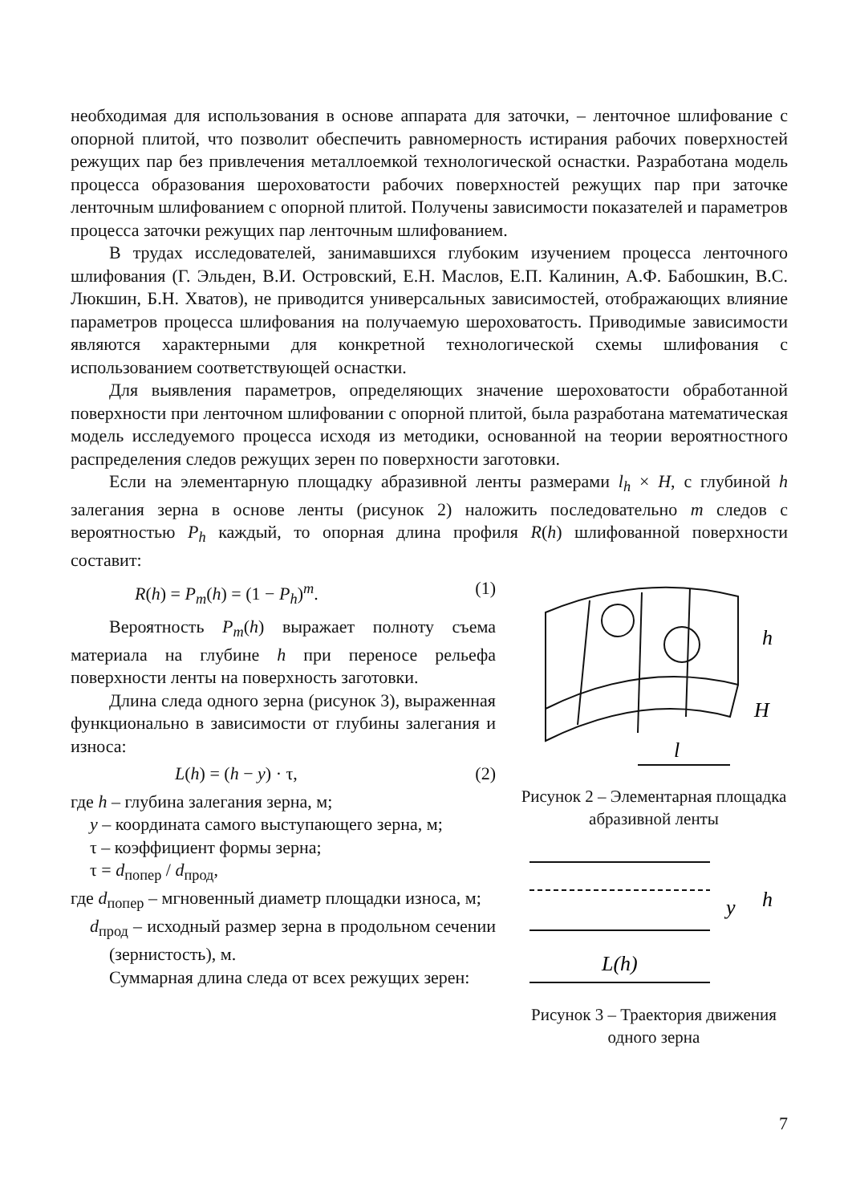необходимая для использования в основе аппарата для заточки, – ленточное шлифование с опорной плитой, что позволит обеспечить равномерность истирания рабочих поверхностей режущих пар без привлечения металлоемкой технологической оснастки. Разработана модель процесса образования шероховатости рабочих поверхностей режущих пар при заточке ленточным шлифованием с опорной плитой. Получены зависимости показателей и параметров процесса заточки режущих пар ленточным шлифованием.
В трудах исследователей, занимавшихся глубоким изучением процесса ленточного шлифования (Г. Эльден, В.И. Островский, Е.Н. Маслов, Е.П. Калинин, А.Ф. Бабошкин, В.С. Люкшин, Б.Н. Хватов), не приводится универсальных зависимостей, отображающих влияние параметров процесса шлифования на получаемую шероховатость. Приводимые зависимости являются характерными для конкретной технологической схемы шлифования с использованием соответствующей оснастки.
Для выявления параметров, определяющих значение шероховатости обработанной поверхности при ленточном шлифовании с опорной плитой, была разработана математическая модель исследуемого процесса исходя из методики, основанной на теории вероятностного распределения следов режущих зерен по поверхности заготовки.
Если на элементарную площадку абразивной ленты размерами l<sub>h</sub> × H, с глубиной h залегания зерна в основе ленты (рисунок 2) наложить последовательно m следов с вероятностью P<sub>h</sub> каждый, то опорная длина профиля R(h) шлифованной поверхности составит:
R(h) = P<sub>m</sub>(h) = (1 − P<sub>h</sub>)<sup>m</sup>. (1)
Вероятность P<sub>m</sub>(h) выражает полноту съема материала на глубине h при переносе рельефа поверхности ленты на поверхность заготовки.
Длина следа одного зерна (рисунок 3), выраженная функционально в зависимости от глубины залегания и износа:
L(h) = (h − y) · τ, (2)
где h – глубина залегания зерна, м;
y – координата самого выступающего зерна, м;
τ – коэффициент формы зерна;
τ = d<sub>попер</sub> / d<sub>прод</sub>,
где d<sub>попер</sub> – мгновенный диаметр площадки износа, м;
d<sub>прод</sub> – исходный размер зерна в продольном сечении (зернистость), м.
Суммарная длина следа от всех режущих зерен:
h
H
l
Рисунок 2 – Элементарная площадка абразивной ленты
y
h
L(h)
Рисунок 3 – Траектория движения одного зерна
7